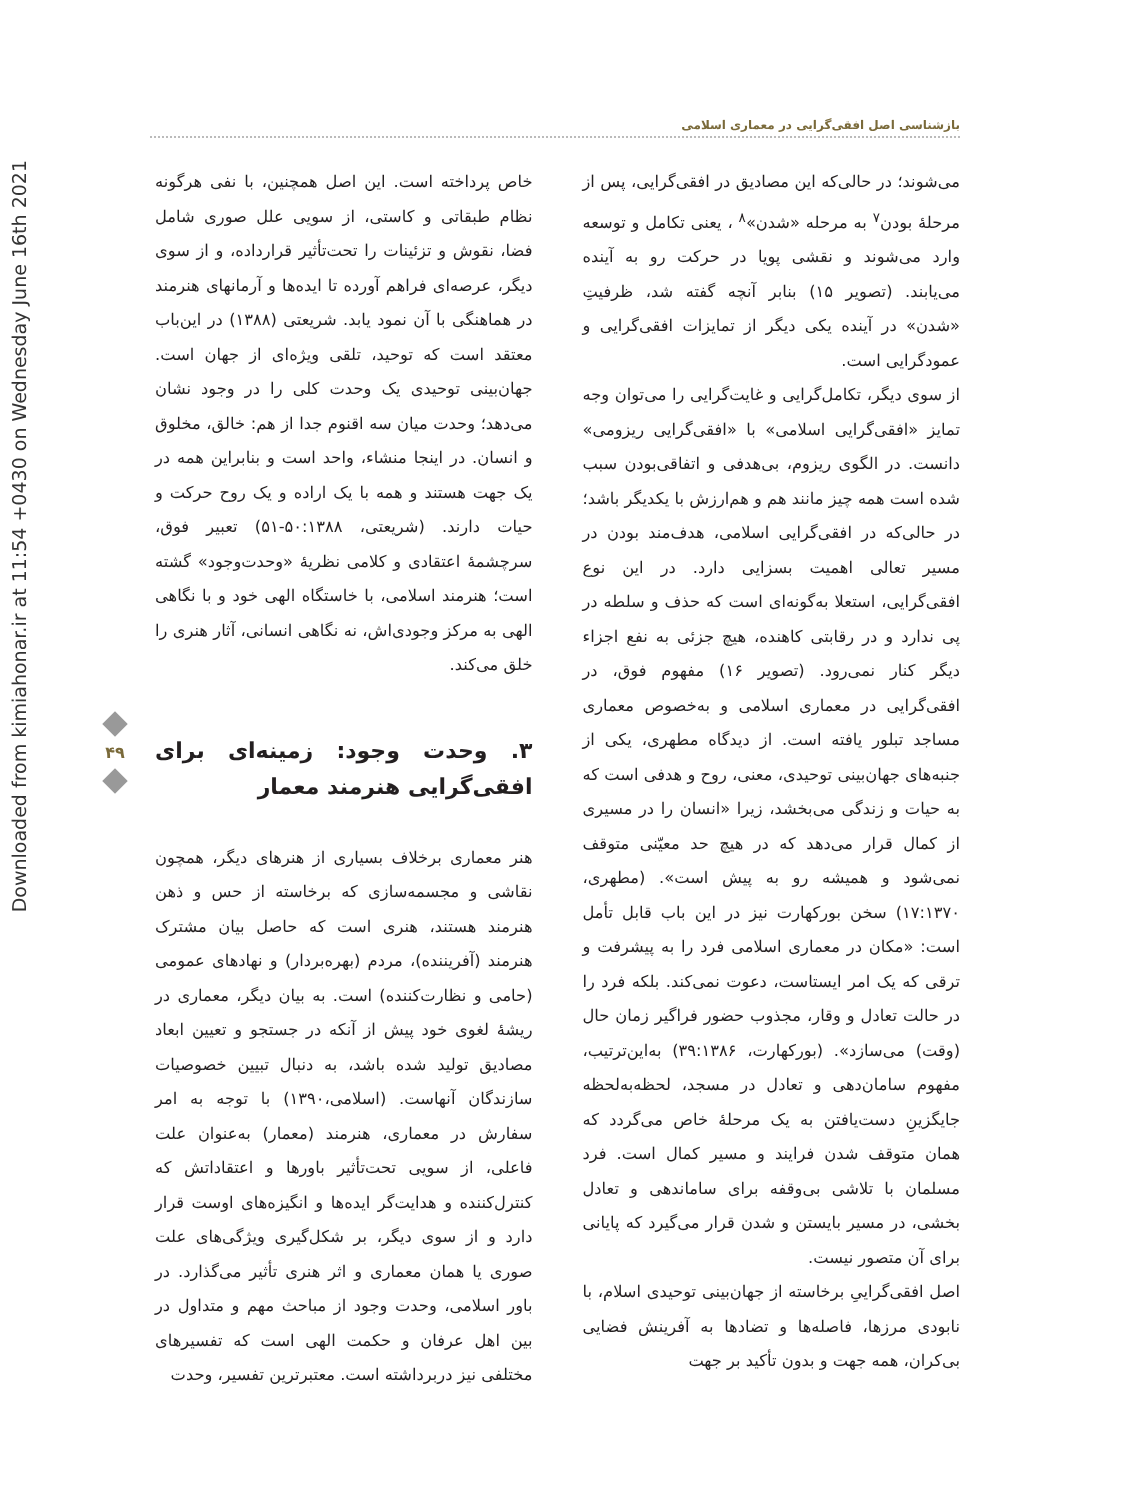بازشناسی اصل افقی‌گرایی در معماری اسلامی
Downloaded from kimiahonar.ir at 11:54 +0430 on Wednesday June 16th 2021
۴۹
می‌شوند؛ در حالی‌که این مصادیق در افقی‌گرایی، پس از مرحلهٔ بودن<sup>۷</sup> به مرحله «شدن»<sup>۸</sup> ، یعنی تکامل و توسعه وارد می‌شوند و نقشی پویا در حرکت رو به آینده می‌یابند. (تصویر ۱۵) بنابر آنچه گفته شد، ظرفیتِ «شدن» در آینده یکی دیگر از تمایزات افقی‌گرایی و عمودگرایی است.
از سوی دیگر، تکامل‌گرایی و غایت‌گرایی را می‌توان وجه تمایز «افقی‌گرایی اسلامی» با «افقی‌گرایی ریزومی» دانست. در الگوی ریزوم، بی‌هدفی و اتفاقی‌بودن سبب شده است همه چیز مانند هم و هم‌ارزش با یکدیگر باشد؛ در حالی‌که در افقی‌گرایی اسلامی، هدف‌مند بودن در مسیر تعالی اهمیت بسزایی دارد. در این نوع افقی‌گرایی، استعلا به‌گونه‌ای است که حذف و سلطه در پی ندارد و در رقابتی کاهنده، هیچ جزئی به نفع اجزاء دیگر کنار نمی‌رود. (تصویر ۱۶) مفهوم فوق، در افقی‌گرایی در معماری اسلامی و به‌خصوص معماری مساجد تبلور یافته است. از دیدگاه مطهری، یکی از جنبه‌های جهان‌بینی توحیدی، معنی، روح و هدفی است که به حیات و زندگی می‌بخشد، زیرا «انسان را در مسیری از کمال قرار می‌دهد که در هیچ حد معیّنی متوقف نمی‌شود و همیشه رو به پیش است». (مطهری، ۱۷:۱۳۷۰) سخن بورکهارت نیز در این باب قابل تأمل است: «مکان در معماری اسلامی فرد را به پیشرفت و ترقی که یک امر ایستاست، دعوت نمی‌کند. بلکه فرد را در حالت تعادل و وقار، مجذوب حضور فراگیر زمان حال (وقت) می‌سازد». (بورکهارت، ۳۹:۱۳۸۶) به‌این‌ترتیب، مفهوم سامان‌دهی و تعادل در مسجد، لحظه‌به‌لحظه جایگزینِ دست‌یافتن به یک مرحلهٔ خاص می‌گردد که همان متوقف شدن فرایند و مسیر کمال است. فرد مسلمان با تلاشی بی‌وقفه برای ساماندهی و تعادل بخشی، در مسیر بایستن و شدن قرار می‌گیرد که پایانی برای آن متصور نیست.
اصل افقی‌گراییِ برخاسته از جهان‌بینی توحیدی اسلام، با نابودی مرزها، فاصله‌ها و تضادها به آفرینش فضایی بی‌کران، همه جهت و بدون تأکید بر جهت
خاص پرداخته است. این اصل همچنین، با نفی هرگونه نظام طبقاتی و کاستی، از سویی علل صوری شامل فضا، نقوش و تزئینات را تحت‌تأثیر قرارداده، و از سوی دیگر، عرصه‌ای فراهم آورده تا ایده‌ها و آرمانهای هنرمند در هماهنگی با آن نمود یابد. شریعتی (۱۳۸۸) در این‌باب معتقد است که توحید، تلقی ویژه‌ای از جهان است. جهان‌بینی توحیدی یک وحدت کلی را در وجود نشان می‌دهد؛ وحدت میان سه اقنوم جدا از هم: خالق، مخلوق و انسان. در اینجا منشاء، واحد است و بنابراین همه در یک جهت هستند و همه با یک اراده و یک روح حرکت و حیات دارند. (شریعتی، ۵۰:۱۳۸۸-۵۱) تعبیر فوق، سرچشمهٔ اعتقادی و کلامی نظریهٔ «وحدت‌وجود» گشته است؛ هنرمند اسلامی، با خاستگاه الهی خود و با نگاهی الهی به مرکز وجودی‌اش، نه نگاهی انسانی، آثار هنری را خلق می‌کند.
۳. وحدت وجود: زمینه‌ای برای افقی‌گرایی هنرمند معمار
هنر معماری برخلاف بسیاری از هنرهای دیگر، همچون نقاشی و مجسمه‌سازی که برخاسته از حس و ذهن هنرمند هستند، هنری است که حاصل بیان مشترک هنرمند (آفریننده)، مردم (بهره‌بردار) و نهادهای عمومی (حامی و نظارت‌کننده) است. به بیان دیگر، معماری در ریشهٔ لغوی خود پیش از آنکه در جستجو و تعیین ابعاد مصادیق تولید شده باشد، به دنبال تبیین خصوصیات سازندگان آنهاست. (اسلامی،۱۳۹۰) با توجه به امر سفارش در معماری، هنرمند (معمار) به‌عنوان علت فاعلی، از سویی تحت‌تأثیر باورها و اعتقاداتش که کنترل‌کننده و هدایت‌گر ایده‌ها و انگیزه‌های اوست قرار دارد و از سوی دیگر، بر شکل‌گیری ویژگی‌های علت صوری یا همان معماری و اثر هنری تأثیر می‌گذارد. در باور اسلامی، وحدت وجود از مباحث مهم و متداول در بین اهل عرفان و حکمت الهی است که تفسیرهای مختلفی نیز دربرداشته است. معتبرترین تفسیر، وحدت